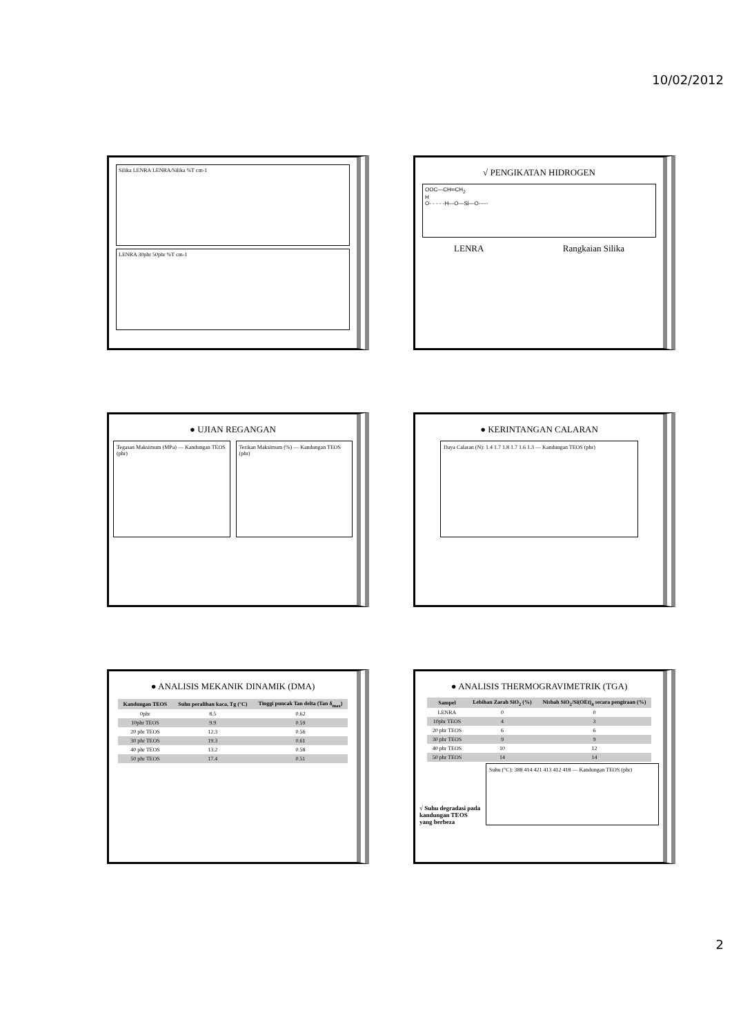10/02/2012
Silika LENRA LENRA/Silika %T cm-1
LENRA 30phr 50phr %T cm-1
√ PENGIKATAN HIDROGEN
OOC—CH═CH<sub>2</sub>
H
O- - - - -H—O—Si—O-----
LENRA Rangkaian Silika
● UJIAN REGANGAN
Tegasan Maksimum (MPa) — Kandungan TEOS (phr)
Terikan Maksimum (%) — Kandungan TEOS (phr)
● KERINTANGAN CALARAN
Daya Calaran (N): 1.4 1.7 1.8 1.7 1.6 1.3 — Kandungan TEOS (phr)
● ANALISIS MEKANIK DINAMIK (DMA)
| Kandungan TEOS | Suhu peralihan kaca, Tg (°C) | Tinggi puncak Tan delta (Tan δ<sub>max</sub>) |
| --- | --- | --- |
| 0phr | 8.5 | 0.62 |
| 10phr TEOS | 9.9 | 0.59 |
| 20 phr TEOS | 12.3 | 0.56 |
| 30 phr TEOS | 19.3 | 0.61 |
| 40 phr TEOS | 13.2 | 0.58 |
| 50 phr TEOS | 17.4 | 0.51 |
● ANALISIS THERMOGRAVIMETRIK (TGA)
| Sampel | Lebihan Zarah SiO<sub>2</sub> (%) | Nisbah SiO<sub>2</sub>/Si(OEt)<sub>4</sub> secara pengiraan (%) |
| --- | --- | --- |
| LENRA | 0 | 0 |
| 10phr TEOS | 4 | 3 |
| 20 phr TEOS | 6 | 6 |
| 30 phr TEOS | 9 | 9 |
| 40 phr TEOS | 10 | 12 |
| 50 phr TEOS | 14 | 14 |
√ Suhu degradasi pada kandungan TEOS yang berbeza
Suhu (°C): 388 414 421 413 412 418 — Kandungan TEOS (phr)
2